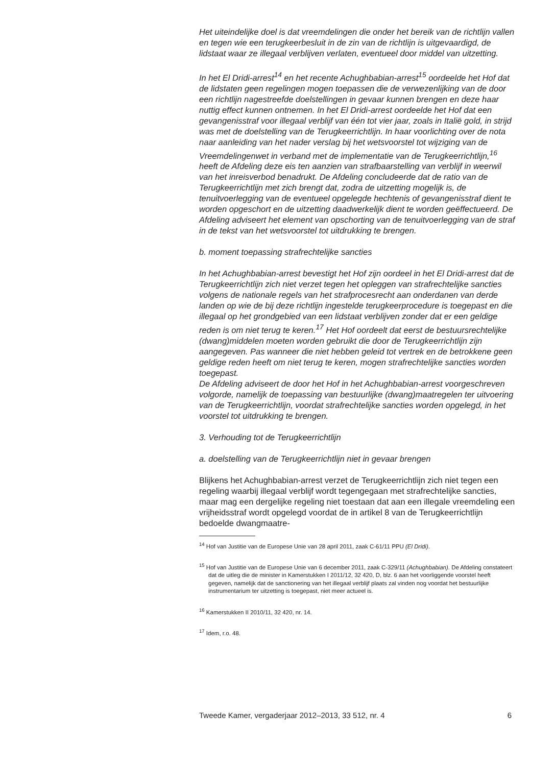Het uiteindelijke doel is dat vreemdelingen die onder het bereik van de richtlijn vallen en tegen wie een terugkeerbesluit in de zin van de richtlijn is uitgevaardigd, de lidstaat waar ze illegaal verblijven verlaten, eventueel door middel van uitzetting.
In het El Dridi-arrest<sup>14</sup> en het recente Achughbabian-arrest<sup>15</sup> oordeelde het Hof dat de lidstaten geen regelingen mogen toepassen die de verwezenlijking van de door een richtlijn nagestreefde doelstellingen in gevaar kunnen brengen en deze haar nuttig effect kunnen ontnemen. In het El Dridi-arrest oordeelde het Hof dat een gevangenisstraf voor illegaal verblijf van één tot vier jaar, zoals in Italië gold, in strijd was met de doelstelling van de Terugkeerrichtlijn. In haar voorlichting over de nota naar aanleiding van het nader verslag bij het wetsvoorstel tot wijziging van de Vreemdelingenwet in verband met de implementatie van de Terugkeerrichtlijn,<sup>16</sup> heeft de Afdeling deze eis ten aanzien van strafbaarstelling van verblijf in weerwil van het inreisverbod benadrukt. De Afdeling concludeerde dat de ratio van de Terugkeerrichtlijn met zich brengt dat, zodra de uitzetting mogelijk is, de tenuitvoerlegging van de eventueel opgelegde hechtenis of gevangenisstraf dient te worden opgeschort en de uitzetting daadwerkelijk dient te worden geëffectueerd. De Afdeling adviseert het element van opschorting van de tenuitvoerlegging van de straf in de tekst van het wetsvoorstel tot uitdrukking te brengen.
b. moment toepassing strafrechtelijke sancties
In het Achughbabian-arrest bevestigt het Hof zijn oordeel in het El Dridi-arrest dat de Terugkeerrichtlijn zich niet verzet tegen het opleggen van strafrechtelijke sancties volgens de nationale regels van het strafprocesrecht aan onderdanen van derde landen op wie de bij deze richtlijn ingestelde terugkeerprocedure is toegepast en die illegaal op het grondgebied van een lidstaat verblijven zonder dat er een geldige reden is om niet terug te keren.<sup>17</sup> Het Hof oordeelt dat eerst de bestuursrechtelijke (dwang)middelen moeten worden gebruikt die door de Terugkeerrichtlijn zijn aangegeven. Pas wanneer die niet hebben geleid tot vertrek en de betrokkene geen geldige reden heeft om niet terug te keren, mogen strafrechtelijke sancties worden toegepast.
De Afdeling adviseert de door het Hof in het Achughbabian-arrest voorgeschreven volgorde, namelijk de toepassing van bestuurlijke (dwang)maatregelen ter uitvoering van de Terugkeerrichtlijn, voordat strafrechtelijke sancties worden opgelegd, in het voorstel tot uitdrukking te brengen.
3. Verhouding tot de Terugkeerrichtlijn
a. doelstelling van de Terugkeerrichtlijn niet in gevaar brengen
Blijkens het Achughbabian-arrest verzet de Terugkeerrichtlijn zich niet tegen een regeling waarbij illegaal verblijf wordt tegengegaan met strafrechtelijke sancties, maar mag een dergelijke regeling niet toestaan dat aan een illegale vreemdeling een vrijheidsstraf wordt opgelegd voordat de in artikel 8 van de Terugkeerrichtlijn bedoelde dwangmaatre-
<sup>14</sup> Hof van Justitie van de Europese Unie van 28 april 2011, zaak C-61/11 PPU (El Dridi).
<sup>15</sup> Hof van Justitie van de Europese Unie van 6 december 2011, zaak C-329/11 (Achughbabian). De Afdeling constateert dat de uitleg die de minister in Kamerstukken I 2011/12, 32 420, D, blz. 6 aan het voorliggende voorstel heeft gegeven, namelijk dat de sanctionering van het illegaal verblijf plaats zal vinden nog voordat het bestuurlijke instrumentarium ter uitzetting is toegepast, niet meer actueel is.
<sup>16</sup> Kamerstukken II 2010/11, 32 420, nr. 14.
<sup>17</sup> Idem, r.o. 48.
Tweede Kamer, vergaderjaar 2012–2013, 33 512, nr. 4 6